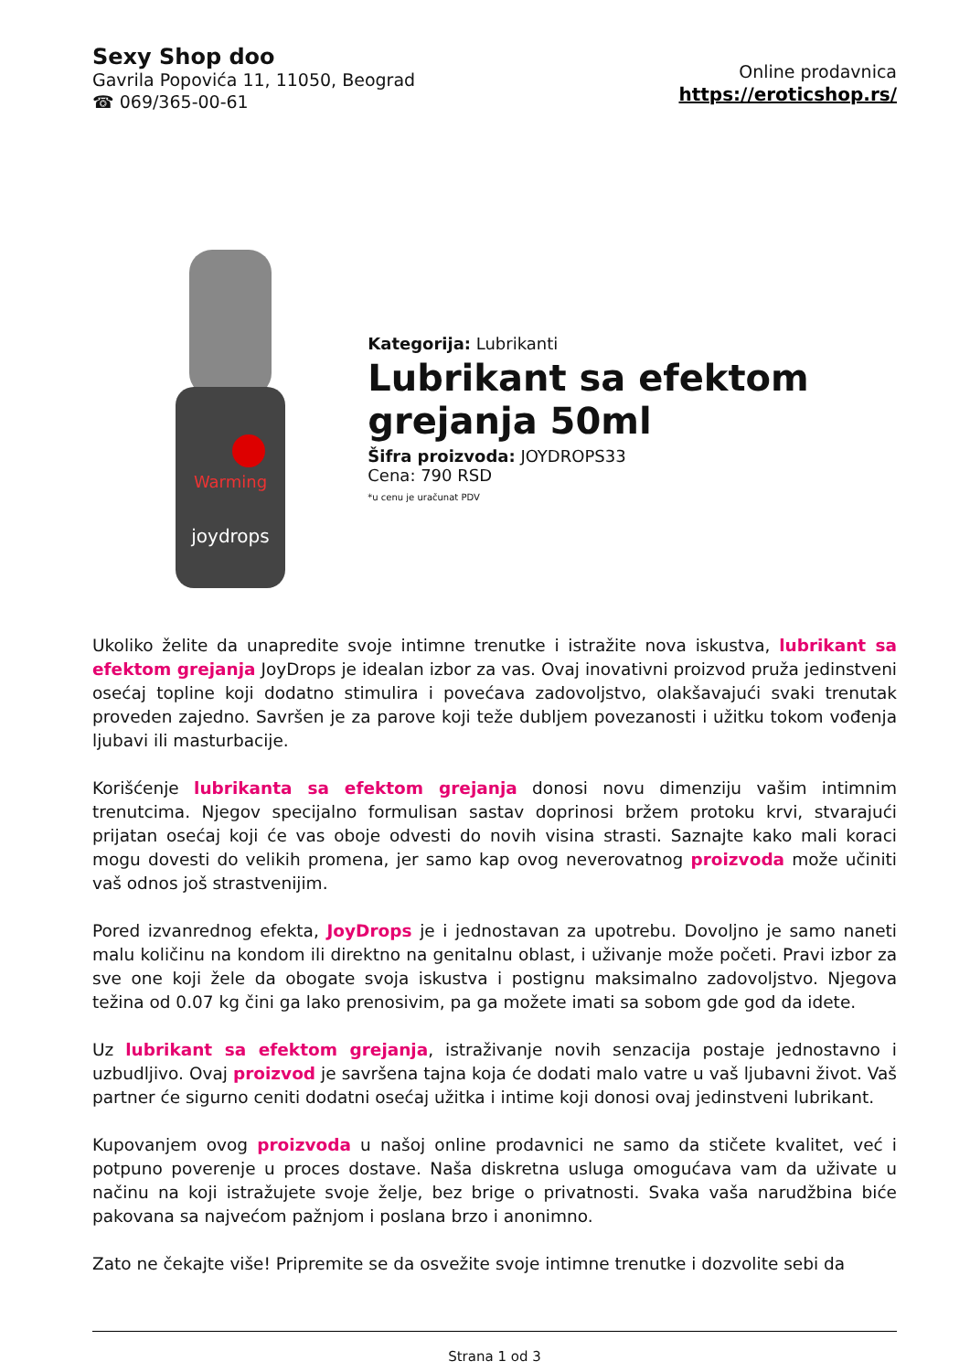Sexy Shop doo
Gavrila Popovića 11, 11050, Beograd
☎ 069/365-00-61
Online prodavnica
https://eroticshop.rs/
Warming
joydrops
Kategorija: Lubrikanti
Lubrikant sa efektom grejanja 50ml
Šifra proizvoda: JOYDROPS33
Cena: 790 RSD
*u cenu je uračunat PDV
Ukoliko želite da unapredite svoje intimne trenutke i istražite nova iskustva, lubrikant sa efektom grejanja JoyDrops je idealan izbor za vas. Ovaj inovativni proizvod pruža jedinstveni osećaj topline koji dodatno stimulira i povećava zadovoljstvo, olakšavajući svaki trenutak proveden zajedno. Savršen je za parove koji teže dubljem povezanosti i užitku tokom vođenja ljubavi ili masturbacije.
Korišćenje lubrikanta sa efektom grejanja donosi novu dimenziju vašim intimnim trenutcima. Njegov specijalno formulisan sastav doprinosi bržem protoku krvi, stvarajući prijatan osećaj koji će vas oboje odvesti do novih visina strasti. Saznajte kako mali koraci mogu dovesti do velikih promena, jer samo kap ovog neverovatnog proizvoda može učiniti vaš odnos još strastvenijim.
Pored izvanrednog efekta, JoyDrops je i jednostavan za upotrebu. Dovoljno je samo naneti malu količinu na kondom ili direktno na genitalnu oblast, i uživanje može početi. Pravi izbor za sve one koji žele da obogate svoja iskustva i postignu maksimalno zadovoljstvo. Njegova težina od 0.07 kg čini ga lako prenosivim, pa ga možete imati sa sobom gde god da idete.
Uz lubrikant sa efektom grejanja, istraživanje novih senzacija postaje jednostavno i uzbudljivo. Ovaj proizvod je savršena tajna koja će dodati malo vatre u vaš ljubavni život. Vaš partner će sigurno ceniti dodatni osećaj užitka i intime koji donosi ovaj jedinstveni lubrikant.
Kupovanjem ovog proizvoda u našoj online prodavnici ne samo da stičete kvalitet, već i potpuno poverenje u proces dostave. Naša diskretna usluga omogućava vam da uživate u načinu na koji istražujete svoje želje, bez brige o privatnosti. Svaka vaša narudžbina biće pakovana sa najvećom pažnjom i poslana brzo i anonimno.
Zato ne čekajte više! Pripremite se da osvežite svoje intimne trenutke i dozvolite sebi da
Strana 1 od 3